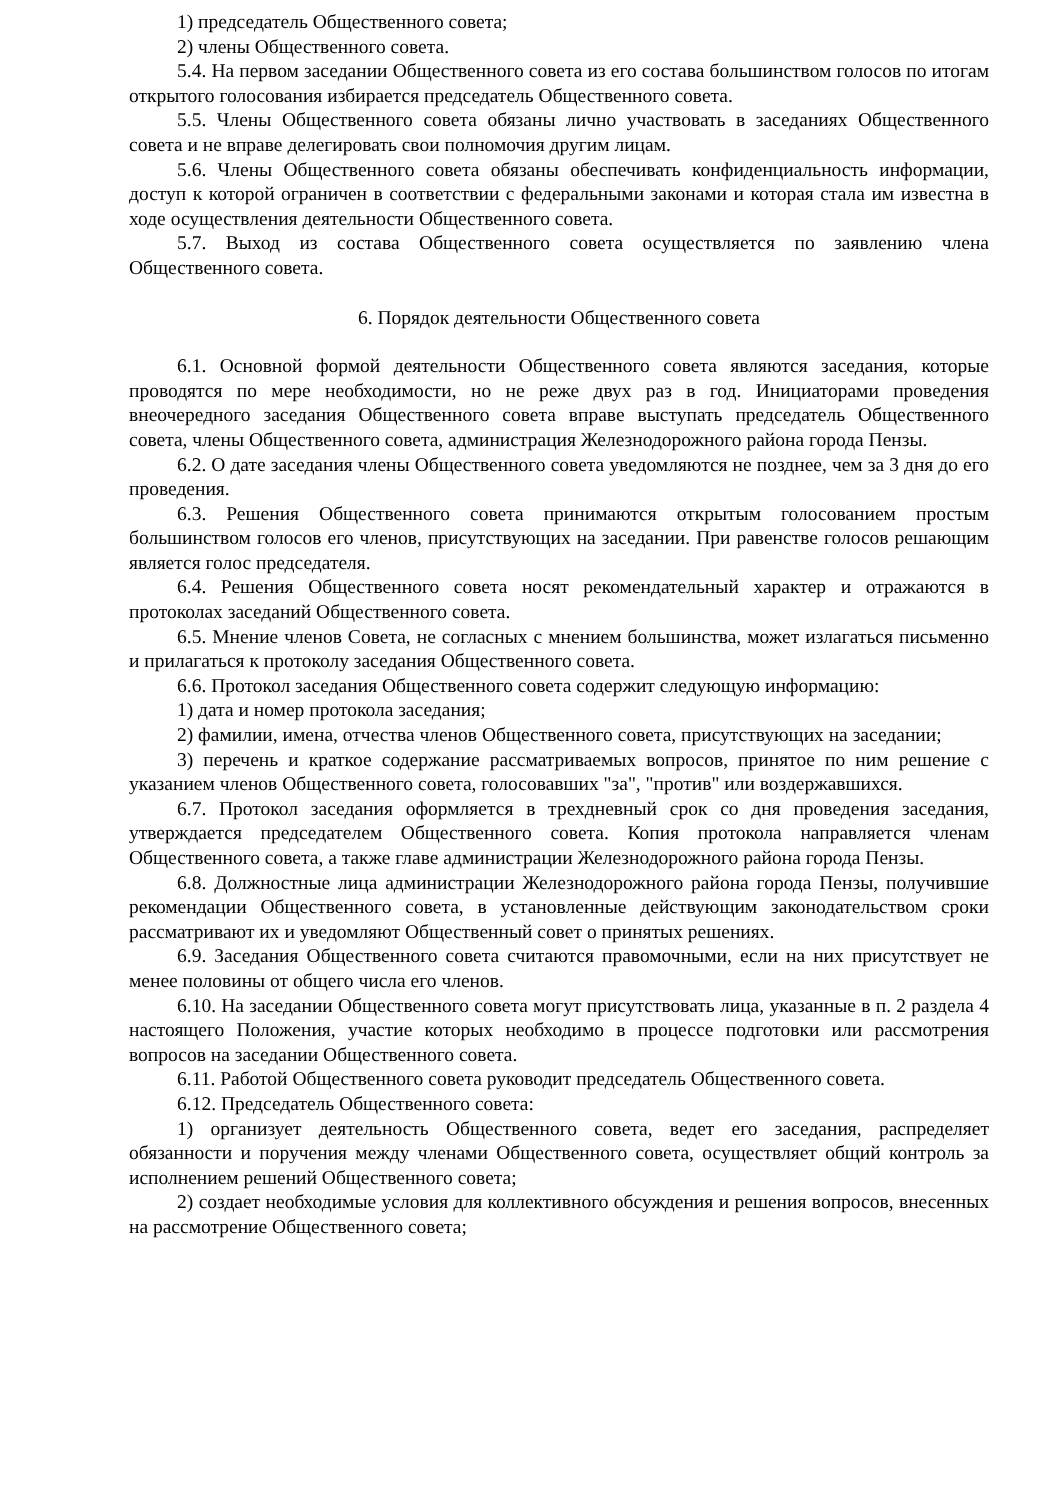1) председатель Общественного совета;
2) члены Общественного совета.
5.4. На первом заседании Общественного совета из его состава большинством голосов по итогам открытого голосования избирается председатель Общественного совета.
5.5. Члены Общественного совета обязаны лично участвовать в заседаниях Общественного совета и не вправе делегировать свои полномочия другим лицам.
5.6. Члены Общественного совета обязаны обеспечивать конфиденциальность информации, доступ к которой ограничен в соответствии с федеральными законами и которая стала им известна в ходе осуществления деятельности Общественного совета.
5.7. Выход из состава Общественного совета осуществляется по заявлению члена Общественного совета.
6. Порядок деятельности Общественного совета
6.1. Основной формой деятельности Общественного совета являются заседания, которые проводятся по мере необходимости, но не реже двух раз в год. Инициаторами проведения внеочередного заседания Общественного совета вправе выступать председатель Общественного совета, члены Общественного совета, администрация Железнодорожного района города Пензы.
6.2. О дате заседания члены Общественного совета уведомляются не позднее, чем за 3 дня до его проведения.
6.3. Решения Общественного совета принимаются открытым голосованием простым большинством голосов его членов, присутствующих на заседании. При равенстве голосов решающим является голос председателя.
6.4. Решения Общественного совета носят рекомендательный характер и отражаются в протоколах заседаний Общественного совета.
6.5. Мнение членов Совета, не согласных с мнением большинства, может излагаться письменно и прилагаться к протоколу заседания Общественного совета.
6.6. Протокол заседания Общественного совета содержит следующую информацию:
1) дата и номер протокола заседания;
2) фамилии, имена, отчества членов Общественного совета, присутствующих на заседании;
3) перечень и краткое содержание рассматриваемых вопросов, принятое по ним решение с указанием членов Общественного совета, голосовавших "за", "против" или воздержавшихся.
6.7. Протокол заседания оформляется в трехдневный срок со дня проведения заседания, утверждается председателем Общественного совета. Копия протокола направляется членам Общественного совета, а также главе администрации Железнодорожного района города Пензы.
6.8. Должностные лица администрации Железнодорожного района города Пензы, получившие рекомендации Общественного совета, в установленные действующим законодательством сроки рассматривают их и уведомляют Общественный совет о принятых решениях.
6.9. Заседания Общественного совета считаются правомочными, если на них присутствует не менее половины от общего числа его членов.
6.10. На заседании Общественного совета могут присутствовать лица, указанные в п. 2 раздела 4 настоящего Положения, участие которых необходимо в процессе подготовки или рассмотрения вопросов на заседании Общественного совета.
6.11. Работой Общественного совета руководит председатель Общественного совета.
6.12. Председатель Общественного совета:
1) организует деятельность Общественного совета, ведет его заседания, распределяет обязанности и поручения между членами Общественного совета, осуществляет общий контроль за исполнением решений Общественного совета;
2) создает необходимые условия для коллективного обсуждения и решения вопросов, внесенных на рассмотрение Общественного совета;